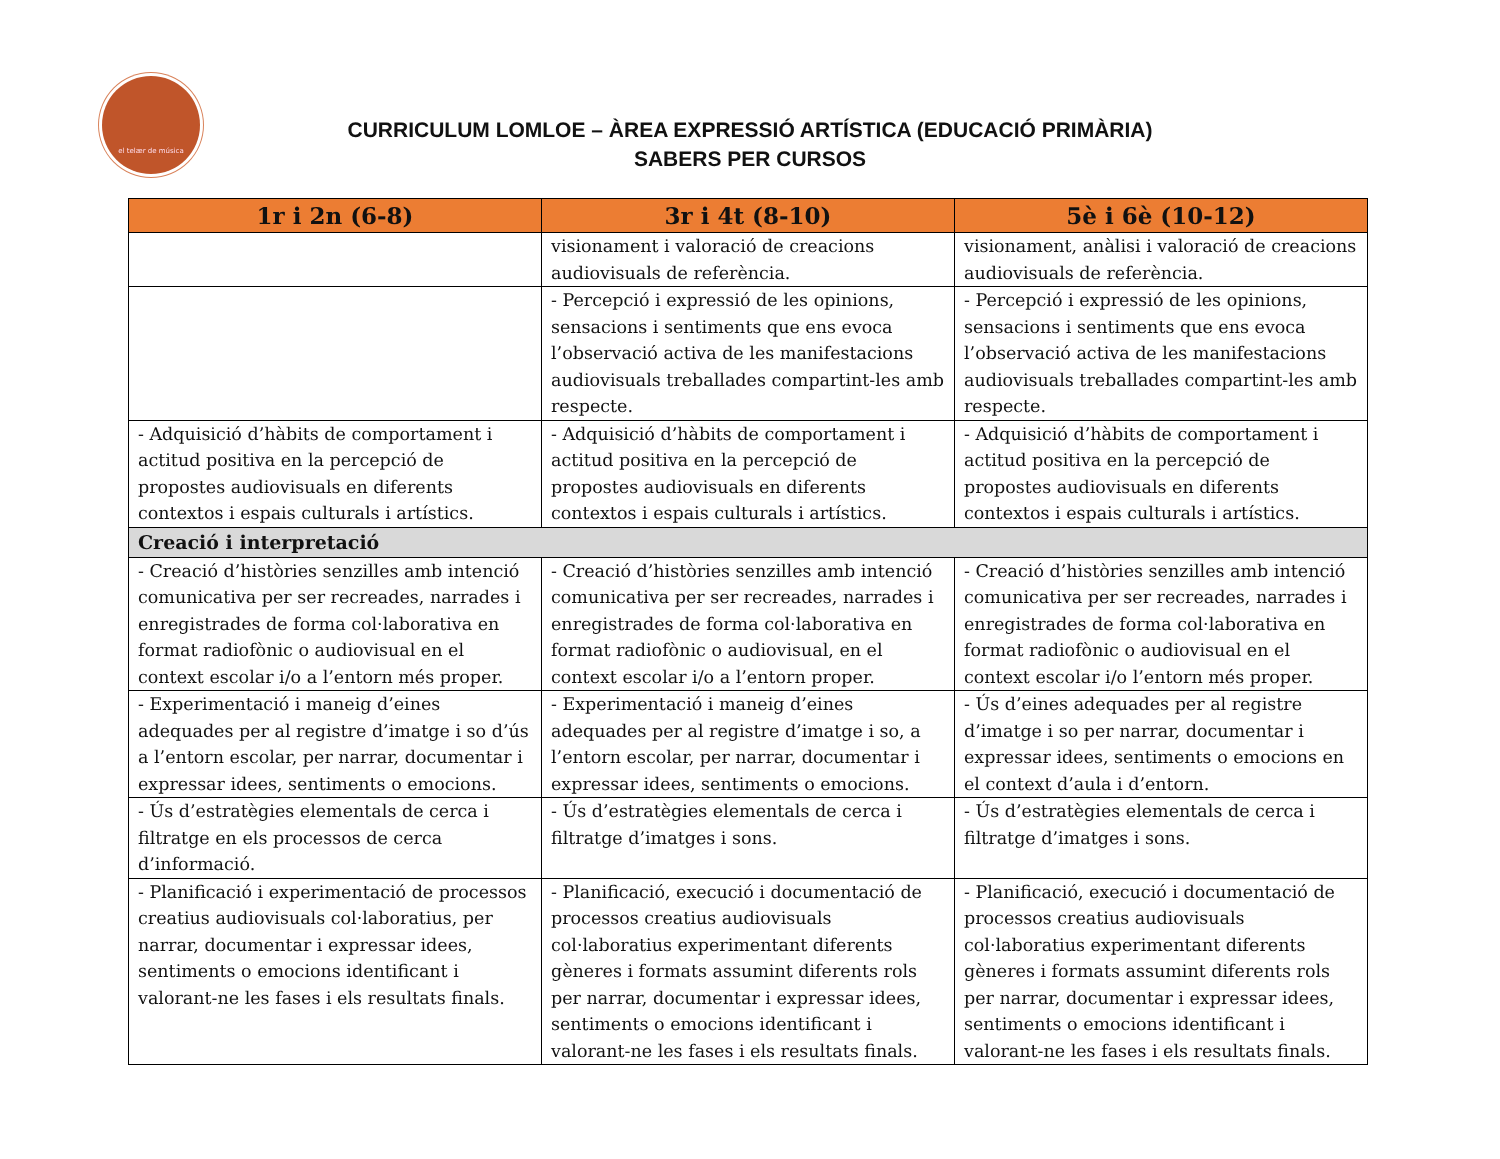el telær de música
CURRICULUM LOMLOE – ÀREA EXPRESSIÓ ARTÍSTICA (EDUCACIÓ PRIMÀRIA)
SABERS PER CURSOS
| 1r i 2n (6-8) | 3r i 4t (8-10) | 5è i 6è (10-12) |
| --- | --- | --- |
| | visionament i valoració de creacions audiovisuals de referència. | visionament, anàlisi i valoració de creacions audiovisuals de referència. |
| | - Percepció i expressió de les opinions, sensacions i sentiments que ens evoca l’observació activa de les manifestacions audiovisuals treballades compartint-les amb respecte. | - Percepció i expressió de les opinions, sensacions i sentiments que ens evoca l’observació activa de les manifestacions audiovisuals treballades compartint-les amb respecte. |
| - Adquisició d’hàbits de comportament i actitud positiva en la percepció de propostes audiovisuals en diferents contextos i espais culturals i artístics. | - Adquisició d’hàbits de comportament i actitud positiva en la percepció de propostes audiovisuals en diferents contextos i espais culturals i artístics. | - Adquisició d’hàbits de comportament i actitud positiva en la percepció de propostes audiovisuals en diferents contextos i espais culturals i artístics. |
| Creació i interpretació | | |
| - Creació d’històries senzilles amb intenció comunicativa per ser recreades, narrades i enregistrades de forma col·laborativa en format radiofònic o audiovisual en el context escolar i/o a l’entorn més proper. | - Creació d’històries senzilles amb intenció comunicativa per ser recreades, narrades i enregistrades de forma col·laborativa en format radiofònic o audiovisual, en el context escolar i/o a l’entorn proper. | - Creació d’històries senzilles amb intenció comunicativa per ser recreades, narrades i enregistrades de forma col·laborativa en format radiofònic o audiovisual en el context escolar i/o l’entorn més proper. |
| - Experimentació i maneig d’eines adequades per al registre d’imatge i so d’ús a l’entorn escolar, per narrar, documentar i expressar idees, sentiments o emocions. | - Experimentació i maneig d’eines adequades per al registre d’imatge i so, a l’entorn escolar, per narrar, documentar i expressar idees, sentiments o emocions. | - Ús d’eines adequades per al registre d’imatge i so per narrar, documentar i expressar idees, sentiments o emocions en el context d’aula i d’entorn. |
| - Ús d’estratègies elementals de cerca i filtratge en els processos de cerca d’informació. | - Ús d’estratègies elementals de cerca i filtratge d’imatges i sons. | - Ús d’estratègies elementals de cerca i filtratge d’imatges i sons. |
| - Planificació i experimentació de processos creatius audiovisuals col·laboratius, per narrar, documentar i expressar idees, sentiments o emocions identificant i valorant-ne les fases i els resultats finals. | - Planificació, execució i documentació de processos creatius audiovisuals col·laboratius experimentant diferents gèneres i formats assumint diferents rols per narrar, documentar i expressar idees, sentiments o emocions identificant i valorant-ne les fases i els resultats finals. | - Planificació, execució i documentació de processos creatius audiovisuals col·laboratius experimentant diferents gèneres i formats assumint diferents rols per narrar, documentar i expressar idees, sentiments o emocions identificant i valorant-ne les fases i els resultats finals. |